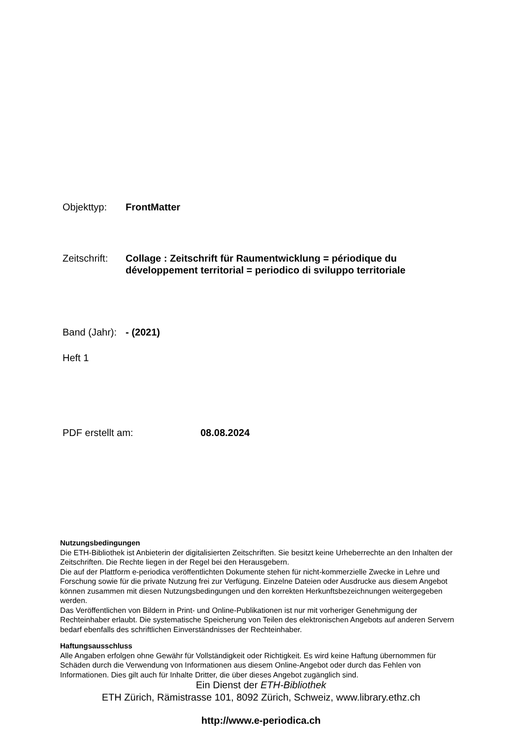Objekttyp: FrontMatter
Zeitschrift:
Collage : Zeitschrift für Raumentwicklung = périodique du
développement territorial = periodico di sviluppo territoriale
Band (Jahr):
- (2021)
Heft 1
PDF erstellt am: 08.08.2024
Nutzungsbedingungen
Die ETH-Bibliothek ist Anbieterin der digitalisierten Zeitschriften. Sie besitzt keine Urheberrechte an den Inhalten der Zeitschriften. Die Rechte liegen in der Regel bei den Herausgebern.
Die auf der Plattform e-periodica veröffentlichten Dokumente stehen für nicht-kommerzielle Zwecke in Lehre und Forschung sowie für die private Nutzung frei zur Verfügung. Einzelne Dateien oder Ausdrucke aus diesem Angebot können zusammen mit diesen Nutzungsbedingungen und den korrekten Herkunftsbezeichnungen weitergegeben werden.
Das Veröffentlichen von Bildern in Print- und Online-Publikationen ist nur mit vorheriger Genehmigung der Rechteinhaber erlaubt. Die systematische Speicherung von Teilen des elektronischen Angebots auf anderen Servern bedarf ebenfalls des schriftlichen Einverständnisses der Rechteinhaber.
Haftungsausschluss
Alle Angaben erfolgen ohne Gewähr für Vollständigkeit oder Richtigkeit. Es wird keine Haftung übernommen für Schäden durch die Verwendung von Informationen aus diesem Online-Angebot oder durch das Fehlen von Informationen. Dies gilt auch für Inhalte Dritter, die über dieses Angebot zugänglich sind.
Ein Dienst der ETH-Bibliothek
ETH Zürich, Rämistrasse 101, 8092 Zürich, Schweiz, www.library.ethz.ch
http://www.e-periodica.ch